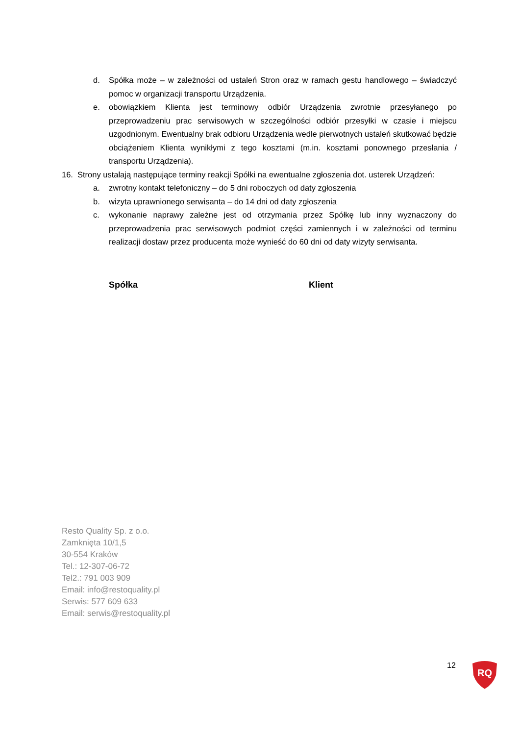d. Spółka może – w zależności od ustaleń Stron oraz w ramach gestu handlowego – świadczyć pomoc w organizacji transportu Urządzenia.
e. obowiązkiem Klienta jest terminowy odbiór Urządzenia zwrotnie przesyłanego po przeprowadzeniu prac serwisowych w szczególności odbiór przesyłki w czasie i miejscu uzgodnionym. Ewentualny brak odbioru Urządzenia wedle pierwotnych ustaleń skutkować będzie obciążeniem Klienta wynikłymi z tego kosztami (m.in. kosztami ponownego przesłania / transportu Urządzenia).
16. Strony ustalają następujące terminy reakcji Spółki na ewentualne zgłoszenia dot. usterek Urządzeń:
a. zwrotny kontakt telefoniczny – do 5 dni roboczych od daty zgłoszenia
b. wizyta uprawnionego serwisanta – do 14 dni od daty zgłoszenia
c. wykonanie naprawy zależne jest od otrzymania przez Spółkę lub inny wyznaczony do przeprowadzenia prac serwisowych podmiot części zamiennych i w zależności od terminu realizacji dostaw przez producenta może wynieść do 60 dni od daty wizyty serwisanta.
Spółka Klient
Resto Quality Sp. z o.o.
Zamknięta 10/1,5
30-554 Kraków
Tel.: 12-307-06-72
Tel2.: 791 003 909
Email: info@restoquality.pl
Serwis: 577 609 633
Email: serwis@restoquality.pl
12
RQ